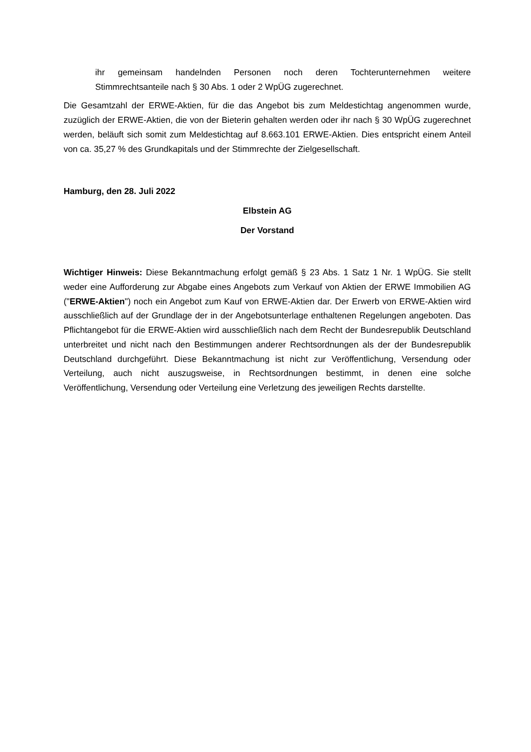ihr gemeinsam handelnden Personen noch deren Tochterunternehmen weitere Stimmrechtsanteile nach § 30 Abs. 1 oder 2 WpÜG zugerechnet.
Die Gesamtzahl der ERWE-Aktien, für die das Angebot bis zum Meldestichtag angenommen wurde, zuzüglich der ERWE-Aktien, die von der Bieterin gehalten werden oder ihr nach § 30 WpÜG zugerechnet werden, beläuft sich somit zum Meldestichtag auf 8.663.101 ERWE-Aktien. Dies entspricht einem Anteil von ca. 35,27 % des Grundkapitals und der Stimmrechte der Zielgesellschaft.
Hamburg, den 28. Juli 2022
Elbstein AG
Der Vorstand
Wichtiger Hinweis: Diese Bekanntmachung erfolgt gemäß § 23 Abs. 1 Satz 1 Nr. 1 WpÜG. Sie stellt weder eine Aufforderung zur Abgabe eines Angebots zum Verkauf von Aktien der ERWE Immobilien AG ("ERWE-Aktien") noch ein Angebot zum Kauf von ERWE-Aktien dar. Der Erwerb von ERWE-Aktien wird ausschließlich auf der Grundlage der in der Angebotsunterlage enthaltenen Regelungen angeboten. Das Pflichtangebot für die ERWE-Aktien wird ausschließlich nach dem Recht der Bundesrepublik Deutschland unterbreitet und nicht nach den Bestimmungen anderer Rechtsordnungen als der der Bundesrepublik Deutschland durchgeführt. Diese Bekanntmachung ist nicht zur Veröffentlichung, Versendung oder Verteilung, auch nicht auszugsweise, in Rechtsordnungen bestimmt, in denen eine solche Veröffentlichung, Versendung oder Verteilung eine Verletzung des jeweiligen Rechts darstellte.